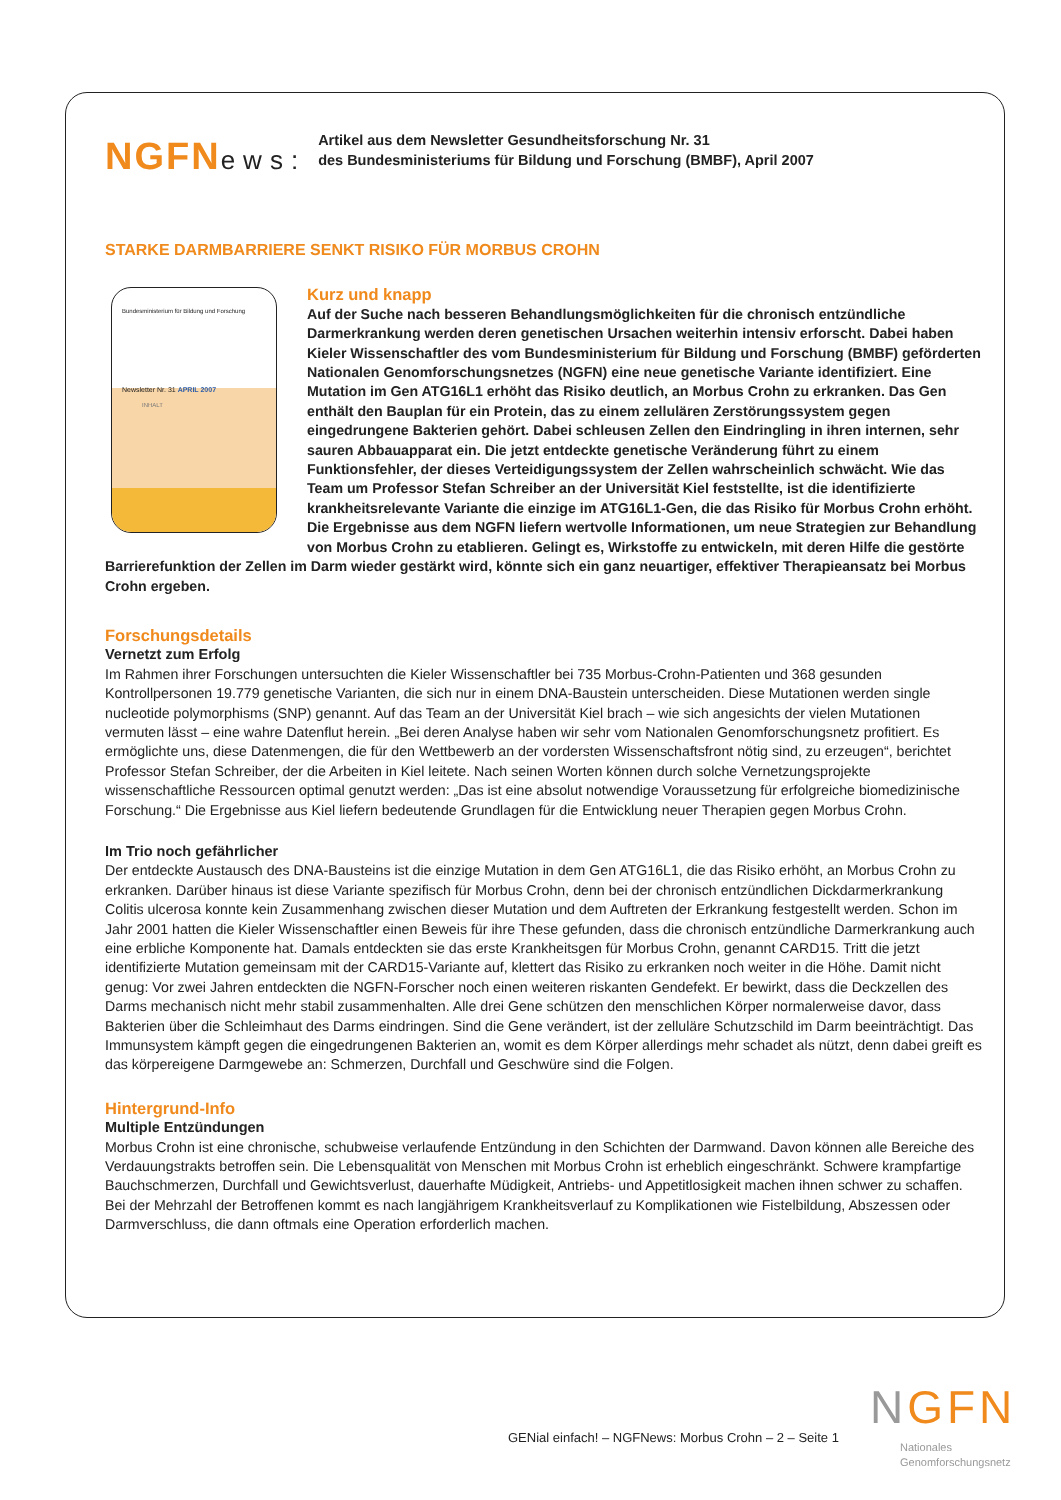NGFNews:
Artikel aus dem Newsletter Gesundheitsforschung Nr. 31
des Bundesministeriums für Bildung und Forschung (BMBF), April 2007
STARKE DARMBARRIERE SENKT RISIKO FÜR MORBUS CROHN
Bundesministerium für Bildung und Forschung
Newsletter Nr. 31 APRIL 2007
INHALT
Kurz und knapp
Auf der Suche nach besseren Behandlungsmöglichkeiten für die chronisch entzündliche Darmerkrankung werden deren genetischen Ursachen weiterhin intensiv erforscht. Dabei haben Kieler Wissenschaftler des vom Bundesministerium für Bildung und Forschung (BMBF) geförderten Nationalen Genomforschungsnetzes (NGFN) eine neue genetische Variante identifiziert. Eine Mutation im Gen ATG16L1 erhöht das Risiko deutlich, an Morbus Crohn zu erkranken. Das Gen enthält den Bauplan für ein Protein, das zu einem zellulären Zerstörungssystem gegen eingedrungene Bakterien gehört. Dabei schleusen Zellen den Eindringling in ihren internen, sehr sauren Abbauapparat ein. Die jetzt entdeckte genetische Veränderung führt zu einem Funktionsfehler, der dieses Verteidigungssystem der Zellen wahrscheinlich schwächt. Wie das Team um Professor Stefan Schreiber an der Universität Kiel feststellte, ist die identifizierte krankheitsrelevante Variante die einzige im ATG16L1-Gen, die das Risiko für Morbus Crohn erhöht. Die Ergebnisse aus dem NGFN liefern wertvolle Informationen, um neue Strategien zur Behandlung von Morbus Crohn zu etablieren. Gelingt es, Wirkstoffe zu entwickeln, mit deren Hilfe die gestörte Barrierefunktion der Zellen im Darm wieder gestärkt wird, könnte sich ein ganz neuartiger, effektiver Therapieansatz bei Morbus Crohn ergeben.
Forschungsdetails
Vernetzt zum Erfolg
Im Rahmen ihrer Forschungen untersuchten die Kieler Wissenschaftler bei 735 Morbus-Crohn-Patienten und 368 gesunden Kontrollpersonen 19.779 genetische Varianten, die sich nur in einem DNA-Baustein unterscheiden. Diese Mutationen werden single nucleotide polymorphisms (SNP) genannt. Auf das Team an der Universität Kiel brach – wie sich angesichts der vielen Mutationen vermuten lässt – eine wahre Datenflut herein. „Bei deren Analyse haben wir sehr vom Nationalen Genomforschungsnetz profitiert. Es ermöglichte uns, diese Datenmengen, die für den Wettbewerb an der vordersten Wissenschaftsfront nötig sind, zu erzeugen“, berichtet Professor Stefan Schreiber, der die Arbeiten in Kiel leitete. Nach seinen Worten können durch solche Vernetzungsprojekte wissenschaftliche Ressourcen optimal genutzt werden: „Das ist eine absolut notwendige Voraussetzung für erfolgreiche biomedizinische Forschung.“ Die Ergebnisse aus Kiel liefern bedeutende Grundlagen für die Entwicklung neuer Therapien gegen Morbus Crohn.
Im Trio noch gefährlicher
Der entdeckte Austausch des DNA-Bausteins ist die einzige Mutation in dem Gen ATG16L1, die das Risiko erhöht, an Morbus Crohn zu erkranken. Darüber hinaus ist diese Variante spezifisch für Morbus Crohn, denn bei der chronisch entzündlichen Dickdarmerkrankung Colitis ulcerosa konnte kein Zusammenhang zwischen dieser Mutation und dem Auftreten der Erkrankung festgestellt werden. Schon im Jahr 2001 hatten die Kieler Wissenschaftler einen Beweis für ihre These gefunden, dass die chronisch entzündliche Darmerkrankung auch eine erbliche Komponente hat. Damals entdeckten sie das erste Krankheitsgen für Morbus Crohn, genannt CARD15. Tritt die jetzt identifizierte Mutation gemeinsam mit der CARD15-Variante auf, klettert das Risiko zu erkranken noch weiter in die Höhe. Damit nicht genug: Vor zwei Jahren entdeckten die NGFN-Forscher noch einen weiteren riskanten Gendefekt. Er bewirkt, dass die Deckzellen des Darms mechanisch nicht mehr stabil zusammenhalten. Alle drei Gene schützen den menschlichen Körper normalerweise davor, dass Bakterien über die Schleimhaut des Darms eindringen. Sind die Gene verändert, ist der zelluläre Schutzschild im Darm beeinträchtigt. Das Immunsystem kämpft gegen die eingedrungenen Bakterien an, womit es dem Körper allerdings mehr schadet als nützt, denn dabei greift es das körpereigene Darmgewebe an: Schmerzen, Durchfall und Geschwüre sind die Folgen.
Hintergrund-Info
Multiple Entzündungen
Morbus Crohn ist eine chronische, schubweise verlaufende Entzündung in den Schichten der Darmwand. Davon können alle Bereiche des Verdauungstrakts betroffen sein. Die Lebensqualität von Menschen mit Morbus Crohn ist erheblich eingeschränkt. Schwere krampfartige Bauchschmerzen, Durchfall und Gewichtsverlust, dauerhafte Müdigkeit, Antriebs- und Appetitlosigkeit machen ihnen schwer zu schaffen. Bei der Mehrzahl der Betroffenen kommt es nach langjährigem Krankheitsverlauf zu Komplikationen wie Fistelbildung, Abszessen oder Darmverschluss, die dann oftmals eine Operation erforderlich machen.
GENial einfach! – NGFNews: Morbus Crohn – 2 – Seite 1
NGFN
Nationales
Genomforschungsnetz